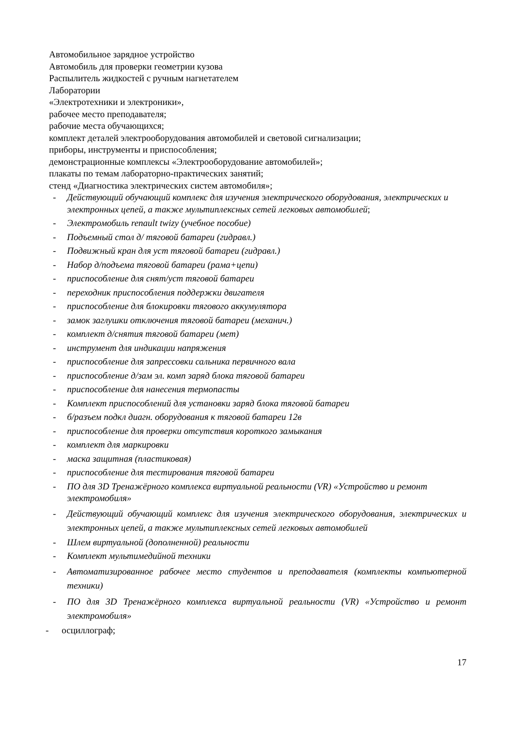Автомобильное зарядное устройство
Автомобиль для проверки геометрии кузова
Распылитель жидкостей с ручным нагнетателем
Лаборатории
«Электротехники и электроники»,
рабочее место преподавателя;
рабочие места обучающихся;
комплект деталей электрооборудования автомобилей и световой сигнализации;
приборы, инструменты и приспособления;
демонстрационные комплексы «Электрооборудование автомобилей»;
плакаты по темам лабораторно-практических занятий;
стенд «Диагностика электрических систем автомобиля»;
- Действующий обучающий комплекс для изучения электрического оборудования, электрических и электронных цепей, а также мультиплексных сетей легковых автомобилей;
- Электромобиль renault twizy (учебное пособие)
- Подъемный стол д/ тяговой батареи (гидравл.)
- Подвижный кран для уст тяговой батареи (гидравл.)
- Набор д/подъема тяговой батареи (рама+цепи)
- приспособление для снят/уст тяговой батареи
- переходник приспособления поддержки двигателя
- приспособление для блокировки тягового аккумулятора
- замок заглушки отключения тяговой батареи (механич.)
- комплект д/снятия тяговой батареи (мет)
- инструмент для индикации напряжения
- приспособление для запрессовки сальника первичного вала
- приспособление д/зам эл. комп заряд блока тяговой батареи
- приспособление для нанесения термопасты
- Комплект приспособлений для установки заряд блока тяговой батареи
- б/разъем подкл диагн. оборудования к тяговой батареи 12в
- приспособление для проверки отсутствия короткого замыкания
- комплект для маркировки
- маска защитная (пластиковая)
- приспособление для тестирования тяговой батареи
- ПО для 3D Тренажёрного комплекса виртуальной реальности (VR) «Устройство и ремонт электромобиля»
- Действующий обучающий комплекс для изучения электрического оборудования, электрических и электронных цепей, а также мультиплексных сетей легковых автомобилей
- Шлем виртуальной (дополненной) реальности
- Комплект мультимедийной техники
- Автоматизированное рабочее место студентов и преподавателя (комплекты компьютерной техники)
- ПО для 3D Тренажёрного комплекса виртуальной реальности (VR) «Устройство и ремонт электромобиля»
- осциллограф;
17